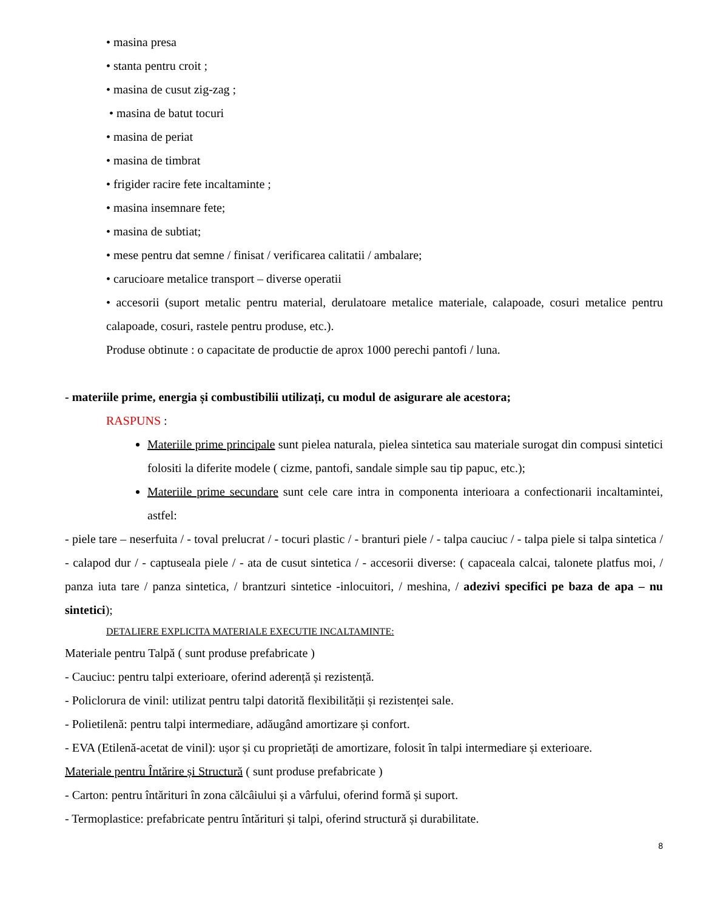• masina presa
• stanta pentru croit ;
• masina de cusut zig-zag ;
• masina de batut tocuri
• masina de periat
• masina de timbrat
• frigider racire fete incaltaminte ;
• masina insemnare fete;
• masina de subtiat;
• mese pentru dat semne / finisat / verificarea calitatii / ambalare;
• carucioare metalice transport – diverse operatii
• accesorii (suport metalic pentru material, derulatoare metalice materiale, calapoade, cosuri metalice pentru calapoade, cosuri, rastele pentru produse, etc.).
Produse obtinute : o capacitate de productie de aprox 1000 perechi pantofi / luna.
- materiile prime, energia și combustibilii utilizați, cu modul de asigurare ale acestora;
RASPUNS :
Materiile prime principale sunt pielea naturala, pielea sintetica sau materiale surogat din compusi sintetici folositi la diferite modele ( cizme, pantofi, sandale simple sau tip papuc, etc.);
Materiile prime secundare sunt cele care intra in componenta interioara a confectionarii incaltamintei, astfel:
- piele tare – neserfuita / - toval prelucrat / - tocuri plastic / - branturi piele / - talpa cauciuc / - talpa piele si talpa sintetica / - calapod dur / - captuseala piele / - ata de cusut sintetica / - accesorii diverse: ( capaceala calcai, talonete platfus moi, / panza iuta tare / panza sintetica, / brantzuri sintetice -inlocuitori, / meshina, / adezivi specifici pe baza de apa – nu sintetici);
DETALIERE EXPLICITA MATERIALE EXECUTIE INCALTAMINTE:
Materiale pentru Talpă ( sunt produse prefabricate )
- Cauciuc: pentru talpi exterioare, oferind aderență și rezistență.
- Policlorura de vinil: utilizat pentru talpi datorită flexibilității și rezistenței sale.
- Polietilenă: pentru talpi intermediare, adăugând amortizare și confort.
- EVA (Etilenă-acetat de vinil): ușor și cu proprietăți de amortizare, folosit în talpi intermediare și exterioare.
Materiale pentru Întărire și Structură ( sunt produse prefabricate )
- Carton: pentru întărituri în zona călcâiului și a vârfului, oferind formă și suport.
- Termoplastice: prefabricate pentru întărituri și talpi, oferind structură și durabilitate.
8